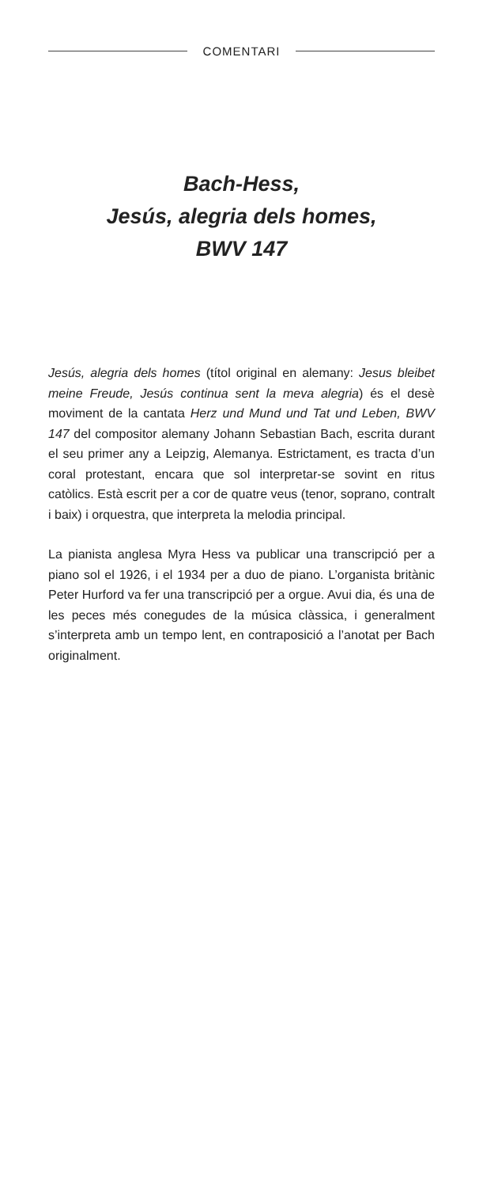COMENTARI
Bach-Hess,
Jesús, alegria dels homes,
BWV 147
Jesús, alegria dels homes (títol original en alemany: Jesus bleibet meine Freude, Jesús continua sent la meva alegria) és el desè moviment de la cantata Herz und Mund und Tat und Leben, BWV 147 del compositor alemany Johann Sebastian Bach, escrita durant el seu primer any a Leipzig, Alemanya. Estrictament, es tracta d’un coral protestant, encara que sol interpretar-se sovint en ritus catòlics. Està escrit per a cor de quatre veus (tenor, soprano, contralt i baix) i orquestra, que interpreta la melodia principal.
La pianista anglesa Myra Hess va publicar una transcripció per a piano sol el 1926, i el 1934 per a duo de piano. L’organista britànic Peter Hurford va fer una transcripció per a orgue. Avui dia, és una de les peces més conegudes de la música clàssica, i generalment s’interpreta amb un tempo lent, en contraposició a l’anotat per Bach originalment.